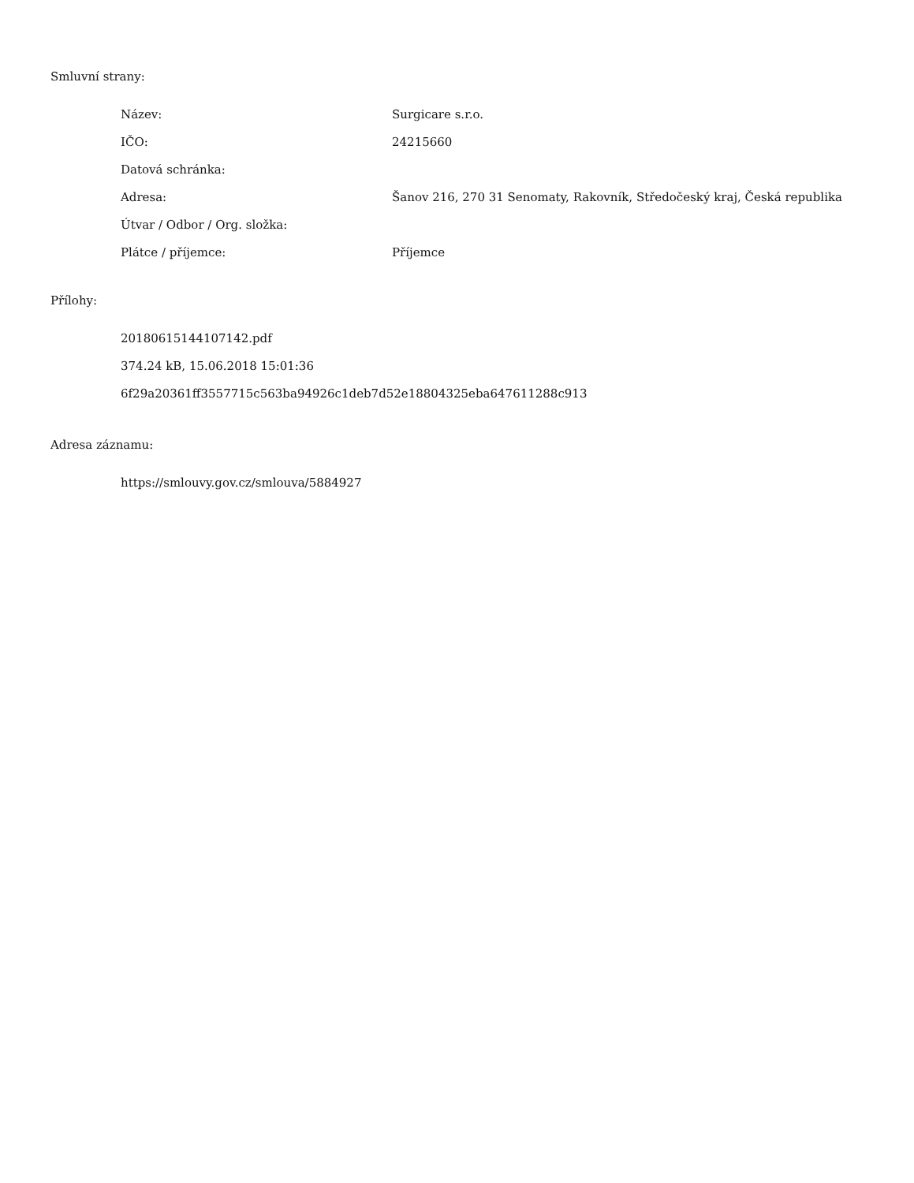Smluvní strany:
| Název: | Surgicare s.r.o. |
| IČO: | 24215660 |
| Datová schránka: | |
| Adresa: | Šanov 216, 270 31 Senomaty, Rakovník, Středočeský kraj, Česká republika |
| Útvar / Odbor / Org. složka: | |
| Plátce / příjemce: | Příjemce |
Přílohy:
20180615144107142.pdf
374.24 kB, 15.06.2018 15:01:36
6f29a20361ff3557715c563ba94926c1deb7d52e18804325eba647611288c913
Adresa záznamu:
https://smlouvy.gov.cz/smlouva/5884927